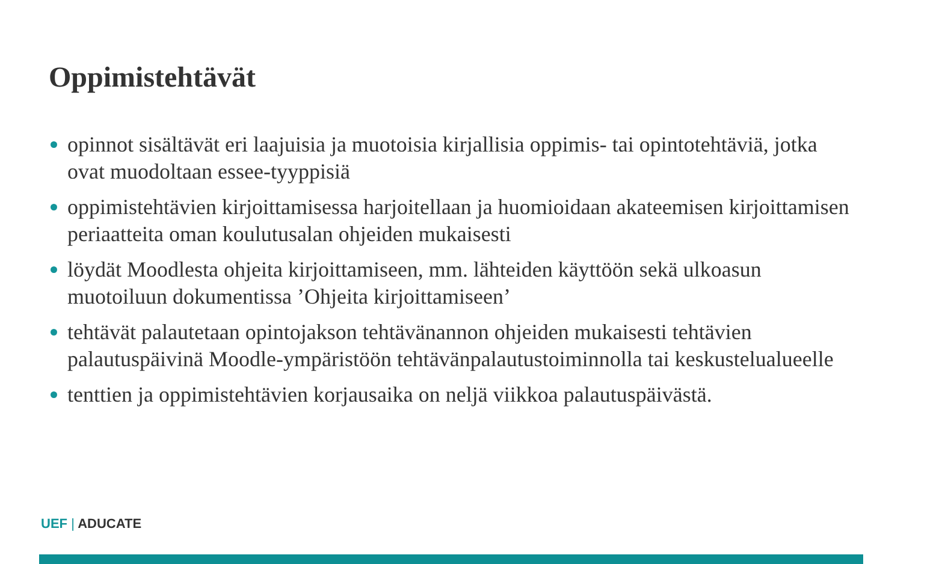Oppimistehtävät
opinnot sisältävät eri laajuisia ja muotoisia kirjallisia oppimis- tai opintotehtäviä, jotka ovat muodoltaan essee-tyyppisiä
oppimistehtävien kirjoittamisessa harjoitellaan ja huomioidaan akateemisen kirjoittamisen periaatteita oman koulutusalan ohjeiden mukaisesti
löydät Moodlesta ohjeita kirjoittamiseen, mm. lähteiden käyttöön sekä ulkoasun muotoiluun dokumentissa ’Ohjeita kirjoittamiseen’
tehtävät palautetaan opintojakson tehtävänannon ohjeiden mukaisesti tehtävien palautuspäivinä Moodle-ympäristöön tehtävänpalautustoiminnolla tai keskustelualueelle
tenttien ja oppimistehtävien korjausaika on neljä viikkoa palautuspäivästä.
UEF | ADUCATE